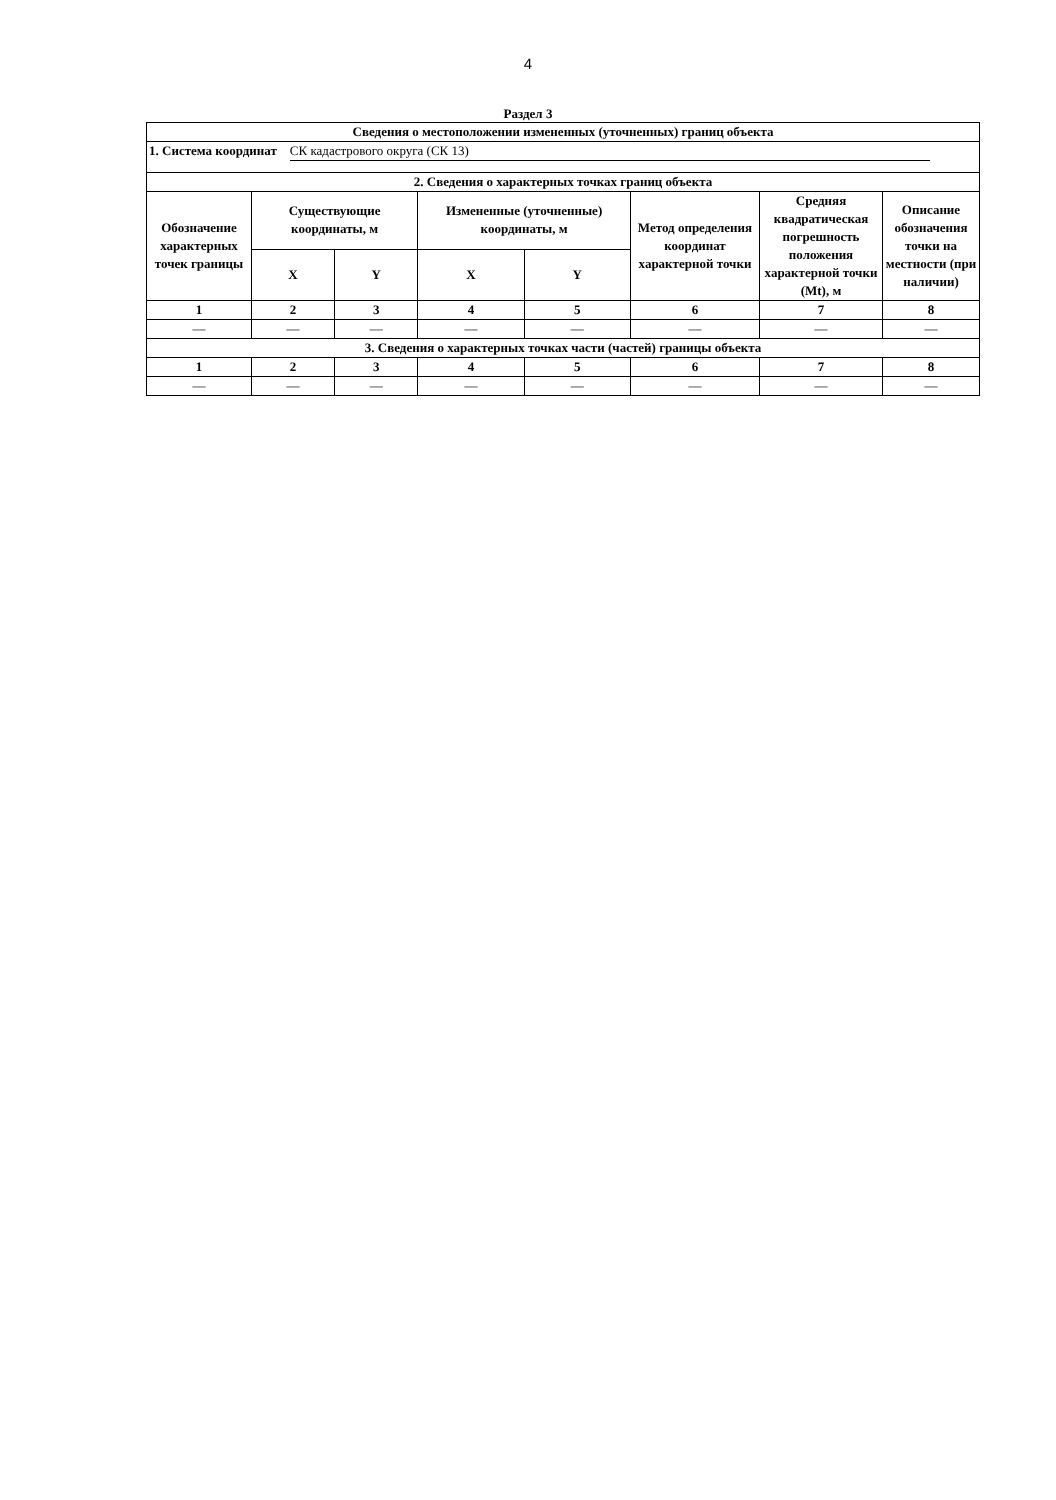4
Раздел 3
| Сведения о местоположении измененных (уточненных) границ объекта | | | | | | | |
| --- | --- | --- | --- | --- | --- | --- | --- |
| 1. Система координат СК кадастрового округа (СК 13) | | | | | | | |
| 2. Сведения о характерных точках границ объекта | | | | | | | |
| Обозначение характерных точек границы | Существующие координаты, м | | Измененные (уточненные) координаты, м | | Метод определения координат характерной точки | Средняя квадратическая погрешность положения характерной точки (Mt), м | Описание обозначения точки на местности (при наличии) |
| | X | Y | X | Y | | | |
| 1 | 2 | 3 | 4 | 5 | 6 | 7 | 8 |
| — | — | — | — | — | — | — | — |
| 3. Сведения о характерных точках части (частей) границы объекта | | | | | | | |
| 1 | 2 | 3 | 4 | 5 | 6 | 7 | 8 |
| — | — | — | — | — | — | — | — |